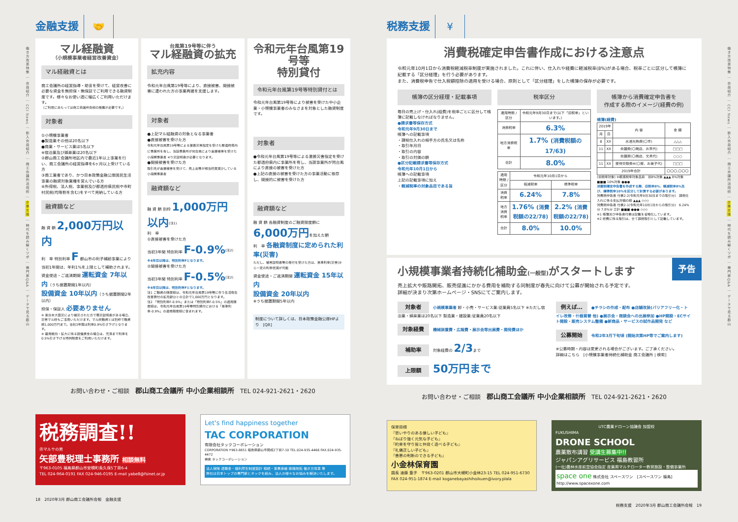働き方改革特集 ｜ 会員紹介 ｜ CCI News ｜ 新入会員紹介 ｜ 商工会議所活用術 ｜ 企業支援 ｜ 時代を読み解くツボ ｜ 専門家Q&A ｜ データで見る郡山
金融支援 🤝
マル経融資
（小規模事業者経営改善資金）
マル経融資とは
商工会議所の経営指導・助言を受けて、経営改善に必要な資金を無担保・無保証でご利用できる融資制度です。様々なお使い道に幅広くご利用いただけます。
（ご利用にあたっては商工会議所会頭の推薦が必要です。）
対象者
①小規模事業者
●製造業その他は20名以下
●商業・サービス業は5名以下
※宿泊業及び娯楽業は20名以下
②郡山商工会議所地区内で最近1年以上事業を行い、商工会議所の経営指導を6ヶ月以上受けている方
③商工業者であり、かつ日本政策金融公庫国民生活事業の融資対象業種を営んでいる方
④所得税、法人税、事業税及び都道府県民税や市町村民税(均等割を含む)をすべて完納している方
融資額など
融 資 額 2,000万円以内
利　率 特別利率 F 郡山市の利子補給事業により当初1年間は、年利1%を上限として補助されます。
資金使途・ご返済期間 運転資金 7年以内（うち据置期間1年以内）
設備資金 10年以内（うち据置期間2年以内）
担保・保証人 必要ありません
※ 東日本大震災により被災された方で罹災証明書がある場合、災害マル経もご活用いただけます。マル経融資とは別枠で融資額1,000万円まで。当初3年間は利率0.9%引き下げとなります。
※ 雇用維持・拡大に係る設備資金の場合は、完済まで利率を0.5%引き下げる特例制度をご利用いただけます。
台風第19号等に伴う
マル経融資の拡充
拡充内容
令和元年台風第19号等により、直接被害、間接被害に遭われた方の事業再建を支援します。
対象者
●上記マル経融資の対象となる事業者
●直接被害を受けた方
令和元年台風第19号等による激甚災害指定を受けた都道府県内に事業所を有し、当該事業所が同台風により直接被害を受けた小規模事業者 ※り災証明書が必要となります。
●間接被害を受けた方
取引先が直接被害を受けて、売上高等が相当程度減少している小規模事業者
融資額など
融 資 額 別枠 1,000万円以内<sup>(注1)</sup>
利　率
①直接被害を受けた方
当初3年間 特別利率 F-0.9%<sup>(注2)</sup>
※4年目以降は、特別利率Fとなります。
②間接被害を受けた方
当初3年間 特別利率 F-0.5%<sup>(注2)</sup>
※4年目以降は、特別利率Fとなります。
注1 ご融資の限度額は、令和元年台風第19号等に伴う生活衛生改善貸付の拡充部分との合計で1,000万円となります。
注2 「特別利率F-0.9%」または「特別利率F-0.5%」の適用限度額は、令和元年台風第19号等特別貸付における「基準利率-0.9%」の適用限度額に含まれます。
令和元年台風第19号等
特別貸付
令和元年台風第19号等特別貸付とは
令和元年台風第19号等により被害を受けた中小企業・小規模事業者のみなさまを対象とした融資制度です。
対象者
●令和元年台風第19号等による激甚災害指定を受けた都道府県内に事業所を有し、当該事業所が同台風により直接の被害を受けた方
●上記の直接の被害を受けた方の事業活動に依存し、間接的に被害を受けた方
融資額など
融 資 額 各融資制度のご融資限度額に 6,000万円を加えた額
利　率 各融資制度に定められた利率(災害)
ただし、被害証明書等の発行を受けた方は、基準利率(災害)から一定の利率低減が可能
資金使途・ご返済期間 運転資金 15年以内
設備資金 20年以内
※うち据置期間5年以内
制度について詳しくは、日本政策金融公庫HPより　[QR]
お問い合わせ・ご相談　郡山商工会議所 中小企業相談所　TEL 024-921-2621・2620
税務調査!!
㊊マルサの男
矢部豊税理士事務所 相談無料
〒963-0105 福島県郡山市安積町長久保5丁目6-4
TEL 024-964-0191 FAX 024-946-0195 E-mail yabe8@fsinet.or.jp
Let's find happiness together
TAC CORPORATION
有限会社タックコーポレーション
CORPORATION 〒963-8851 福島県郡山市開成2丁目7-10 TEL.024-935-4466 FAX.024-935-4472
検索 タックコーポレーション
法人保険 退職金・福利厚生制度設計 相続・事業承継 販路開拓 働き方改革 等
弊社は日本トップの専門家とタックを組み、法人の様々なお悩みを解決いたします。
18　2020年3月 郡山商工会議所会報　金融支援
税務支援 ¥
消費税確定申告書作成における注意点
令和元年10月1日から消費税軽減税率制度が実施されました。これに伴い、仕入れや経費に軽減税率(8%)がある場合、税率ごとに区分して帳簿に記載する「区分経理」を行う必要があります。
また、消費税申告で仕入税額控除の適用を受ける場合、原則として「区分経理」をした帳簿の保存が必要です。
帳簿の区分経理・記載事項
毎日の売上げ・仕入れ(経費)を税率ごとに区分して帳簿に記載しなければなりません。
●請求書等保存方式
令和元年9月30日まで
帳簿への記載事項
・課税仕入れの相手方の氏名又は名称
・取引年月日
・取引の内容
・取引の対価の額
●区分記載請求書等保存方式
令和元年10月1日から
帳簿への記載事項
上記の記載事項に加え
・軽減税率の対象品目である旨
税率区分
| 適用時期 / 区分 | 令和元年9月30日まで(以下「旧税率」といいます。) |
| --- | --- |
| 消費税率 | 6.3% |
| 地方消費税率 | 1.7% (消費税額の17/63) |
| 合計 | 8.0% |
| 適用時期 / 区分 | 令和元年10月1日から | |
| --- | --- | --- |
| | 軽減税率 | 標準税率 |
| 消費税率 | 6.24% | 7.8% |
| 地方消費税率 | 1.76% (消費税額の22/78) | 2.2% (消費税額の22/78) |
| 合計 | 8.0% | 10.0% |
帳簿から消費確定申告書を
作成する際のイメージ(経費の例)
帳簿(経費)
| 2019年 | | 内 容 | 金 額 |
| --- | --- | --- | --- |
| 月 | 日 | | |
| 8 | XX | 水道光熱費(〇市) | △△△ |
| 11 | XX | 会議費(〇商店、お茶代) | □□□ |
| | | 会議費(〇商店、文具代) | ○○○ |
| 11 | XX | 接待交際費※(〇屋、お菓子代) | □□□ |
| 2019年合計 | | | 〇〇〇,〇〇〇 |
(旧税率対象) ※軽減税率対象品目　旧8%対象 ▲▲▲ 8%対象 ■■■ 10%対象 ●●●
消費税確定申告書を作成する際、旧税率8%、軽減税率8%及び、標準税率10%を区分して計算する必要があります。
消費税申告書 付表2-2(令和元年9月30日までの取引分)　課税仕入れに係る支払対価の額 ▲▲▲ ◇◇◇
消費税申告書 付表2-1(令和元年10月1日からの取引分)　6.24%分 7.8%分 合計 ■■■ ●●● ◇◇◇
※1 帳簿及び申告書付表は記載を省略化しています。
※2 経費に係る取引は、全て課税取引として記載しています。
予告
小規模事業者持続化補助金(一般型) がスタートします
売上拡大や販路開拓、販売促進にかかる費用を補助する同制度が春先に向けて公募が開始される予定です。
詳細が決まり次第ホームページ・SNSにてご案内します。
対象者 小規模事業者 卸・小売・サービス業:従業員5名以下 ※ただし宿泊業・娯楽業は20名以下 製造業・建設業:従業員20名以下
対象経費 機械装置費・広報費・展示会等出展費・開発費ほか
補助率 対象経費の 2/3まで
上限額 50万円まで
例えば… ●チラシの作成・配布 ●店舗改装(バリアフリー化・トイレ改修・什器買替 他) ●展示会・商談会への出展参加 ●HP開設・ECサイト開設・販売システム整備 ●新商品・サービスの試作品開発 など
公募開始 令和2年3月下旬頃 (開始次第HP等でご案内します)
※公募時期・内容は変更される場合がございます。ご了承ください。
詳細はこちら　[小規模事業者持続化補助金 商工会議所 | 検索]
お問い合わせ・ご相談　郡山商工会議所 中小企業相談所　TEL 024-921-2621・2620
保育目標
『思いやりのある優しい子ども』
『ねばり強く元気な子ども』
『約束を守り皆と仲良く遊べる子ども』
『礼儀正しい子ども』
『善悪の判断のできる子ども』
小金林保育園
園長 遠藤 重子　〒963-0201 郡山市大槻町小金林23-15 TEL 024-951-6730 FAX 024-951-1874 E-mail koganebayashihoikuen@ivory.plala
UTC農業ドローン協議会 加盟校
FUKUSHIMA
DRONE SCHOOL
農薬散布講習 受講生募集中!!
ジャパンアグリサービス 福島教習所
(一社)農林水産航空協会指定 産業用マルチローター教習施設・整備事業所
space one 株式会社 スペースワン　[スペースワン 福島] http://www.spacexone.com
税務支援　2020年3月 郡山商工会議所会報　19
働き方改革特集 ｜ 会員紹介 ｜ CCI News ｜ 新入会員紹介 ｜ 商工会議所活用術 ｜ 企業支援 ｜ 時代を読み解くツボ ｜ 専門家Q&A ｜ データで見る郡山